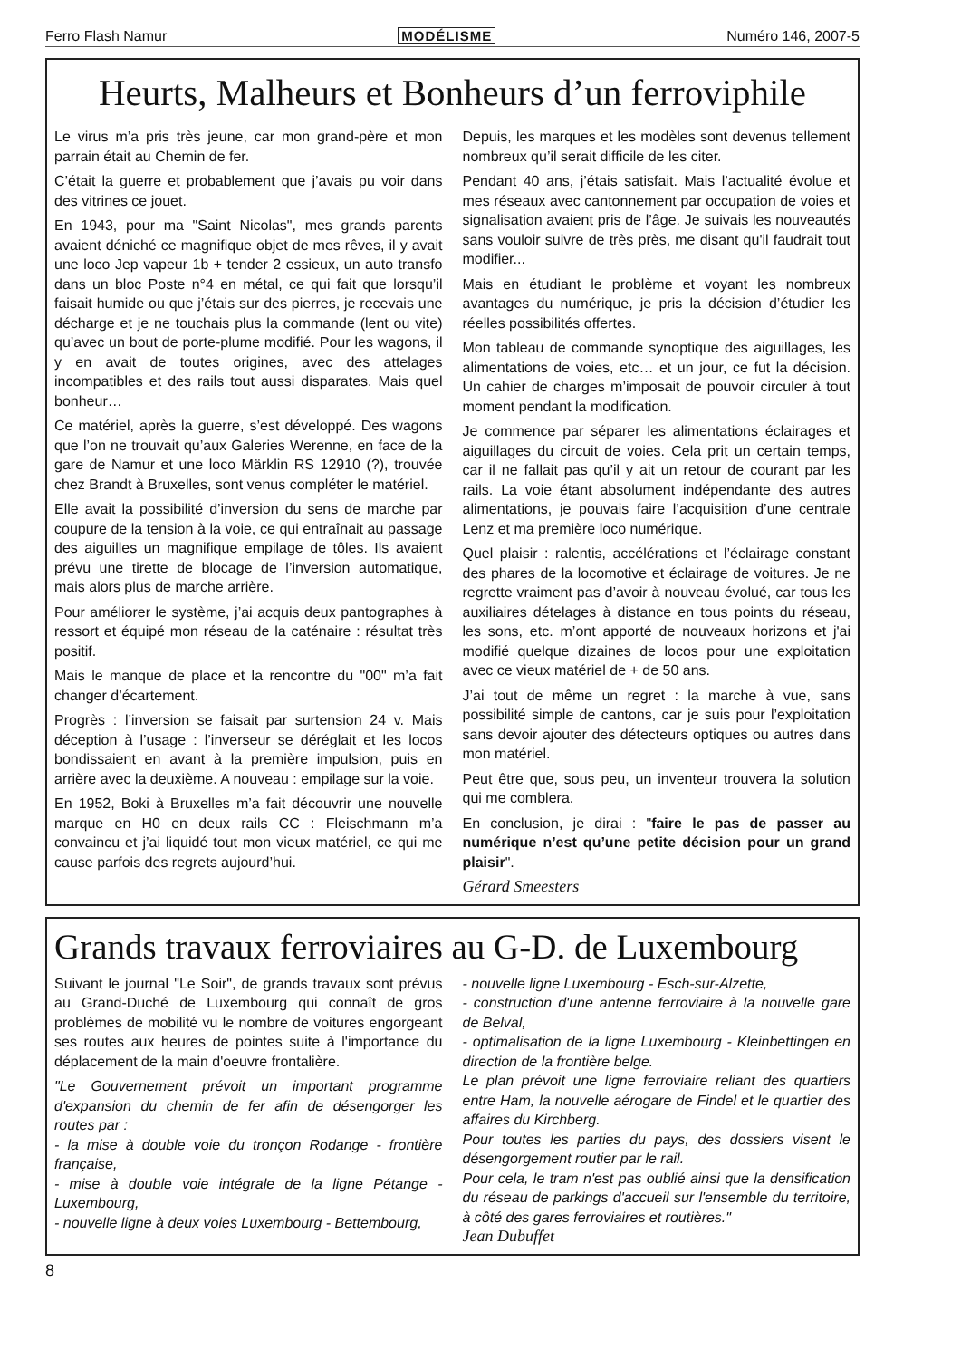Ferro Flash Namur MODÉLISME Numéro 146, 2007-5
Heurts, Malheurs et Bonheurs d’un ferroviphile
Le virus m’a pris très jeune, car mon grand-père et mon parrain était au Chemin de fer.
C’était la guerre et probablement que j’avais pu voir dans des vitrines ce jouet.
En 1943, pour ma "Saint Nicolas", mes grands parents avaient déniché ce magnifique objet de mes rêves, il y avait une loco Jep vapeur 1b + tender 2 essieux, un auto transfo dans un bloc Poste n°4 en métal, ce qui fait que lorsqu’il faisait humide ou que j’étais sur des pierres, je recevais une décharge et je ne touchais plus la commande (lent ou vite) qu’avec un bout de porte-plume modifié. Pour les wagons, il y en avait de toutes origines, avec des attelages incompatibles et des rails tout aussi disparates. Mais quel bonheur…
Ce matériel, après la guerre, s’est développé. Des wagons que l’on ne trouvait qu’aux Galeries Werenne, en face de la gare de Namur et une loco Märklin RS 12910 (?), trouvée chez Brandt à Bruxelles, sont venus compléter le matériel.
Elle avait la possibilité d’inversion du sens de marche par coupure de la tension à la voie, ce qui entraînait au passage des aiguilles un magnifique empilage de tôles. Ils avaient prévu une tirette de blocage de l’inversion automatique, mais alors plus de marche arrière.
Pour améliorer le système, j’ai acquis deux pantographes à ressort et équipé mon réseau de la caténaire : résultat très positif.
Mais le manque de place et la rencontre du "00" m’a fait changer d’écartement.
Progrès : l’inversion se faisait par surtension 24 v. Mais déception à l’usage : l’inverseur se déréglait et les locos bondissaient en avant à la première impulsion, puis en arrière avec la deuxième. A nouveau : empilage sur la voie.
En 1952, Boki à Bruxelles m’a fait découvrir une nouvelle marque en H0 en deux rails CC : Fleischmann m’a convaincu et j’ai liquidé tout mon vieux matériel, ce qui me cause parfois des regrets aujourd’hui.
Depuis, les marques et les modèles sont devenus tellement nombreux qu’il serait difficile de les citer.
Pendant 40 ans, j’étais satisfait. Mais l’actualité évolue et mes réseaux avec cantonnement par occupation de voies et signalisation avaient pris de l’âge. Je suivais les nouveautés sans vouloir suivre de très près, me disant qu'il faudrait tout modifier...
Mais en étudiant le problème et voyant les nombreux avantages du numérique, je pris la décision d’étudier les réelles possibilités offertes.
Mon tableau de commande synoptique des aiguillages, les alimentations de voies, etc… et un jour, ce fut la décision. Un cahier de charges m’imposait de pouvoir circuler à tout moment pendant la modification.
Je commence par séparer les alimentations éclairages et aiguillages du circuit de voies. Cela prit un certain temps, car il ne fallait pas qu’il y ait un retour de courant par les rails. La voie étant absolument indépendante des autres alimentations, je pouvais faire l’acquisition d’une centrale Lenz et ma première loco numérique.
Quel plaisir : ralentis, accélérations et l’éclairage constant des phares de la locomotive et éclairage de voitures. Je ne regrette vraiment pas d’avoir à nouveau évolué, car tous les auxiliaires dételages à distance en tous points du réseau, les sons, etc. m’ont apporté de nouveaux horizons et j'ai modifié quelque dizaines de locos pour une exploitation avec ce vieux matériel de + de 50 ans.
J’ai tout de même un regret : la marche à vue, sans possibilité simple de cantons, car je suis pour l’exploitation sans devoir ajouter des détecteurs optiques ou autres dans mon matériel.
Peut être que, sous peu, un inventeur trouvera la solution qui me comblera.
En conclusion, je dirai : "faire le pas de passer au numérique n’est qu’une petite décision pour un grand plaisir".
Gérard Smeesters
Grands travaux ferroviaires au G-D. de Luxembourg
Suivant le journal "Le Soir", de grands travaux sont prévus au Grand-Duché de Luxembourg qui connaît de gros problèmes de mobilité vu le nombre de voitures engorgeant ses routes aux heures de pointes suite à l'importance du déplacement de la main d'oeuvre frontalière.
"Le Gouvernement prévoit un important programme d'expansion du chemin de fer afin de désengorger les routes par :
- la mise à double voie du tronçon Rodange - frontière française,
- mise à double voie intégrale de la ligne Pétange - Luxembourg,
- nouvelle ligne à deux voies Luxembourg - Bettembourg,
- nouvelle ligne Luxembourg - Esch-sur-Alzette,
- construction d'une antenne ferroviaire à la nouvelle gare de Belval,
- optimalisation de la ligne Luxembourg - Kleinbettingen en direction de la frontière belge.
Le plan prévoit une ligne ferroviaire reliant des quartiers entre Ham, la nouvelle aérogare de Findel et le quartier des affaires du Kirchberg.
Pour toutes les parties du pays, des dossiers visent le désengorgement routier par le rail.
Pour cela, le tram n'est pas oublié ainsi que la densification du réseau de parkings d'accueil sur l'ensemble du territoire, à côté des gares ferroviaires et routières."
Jean Dubuffet
8